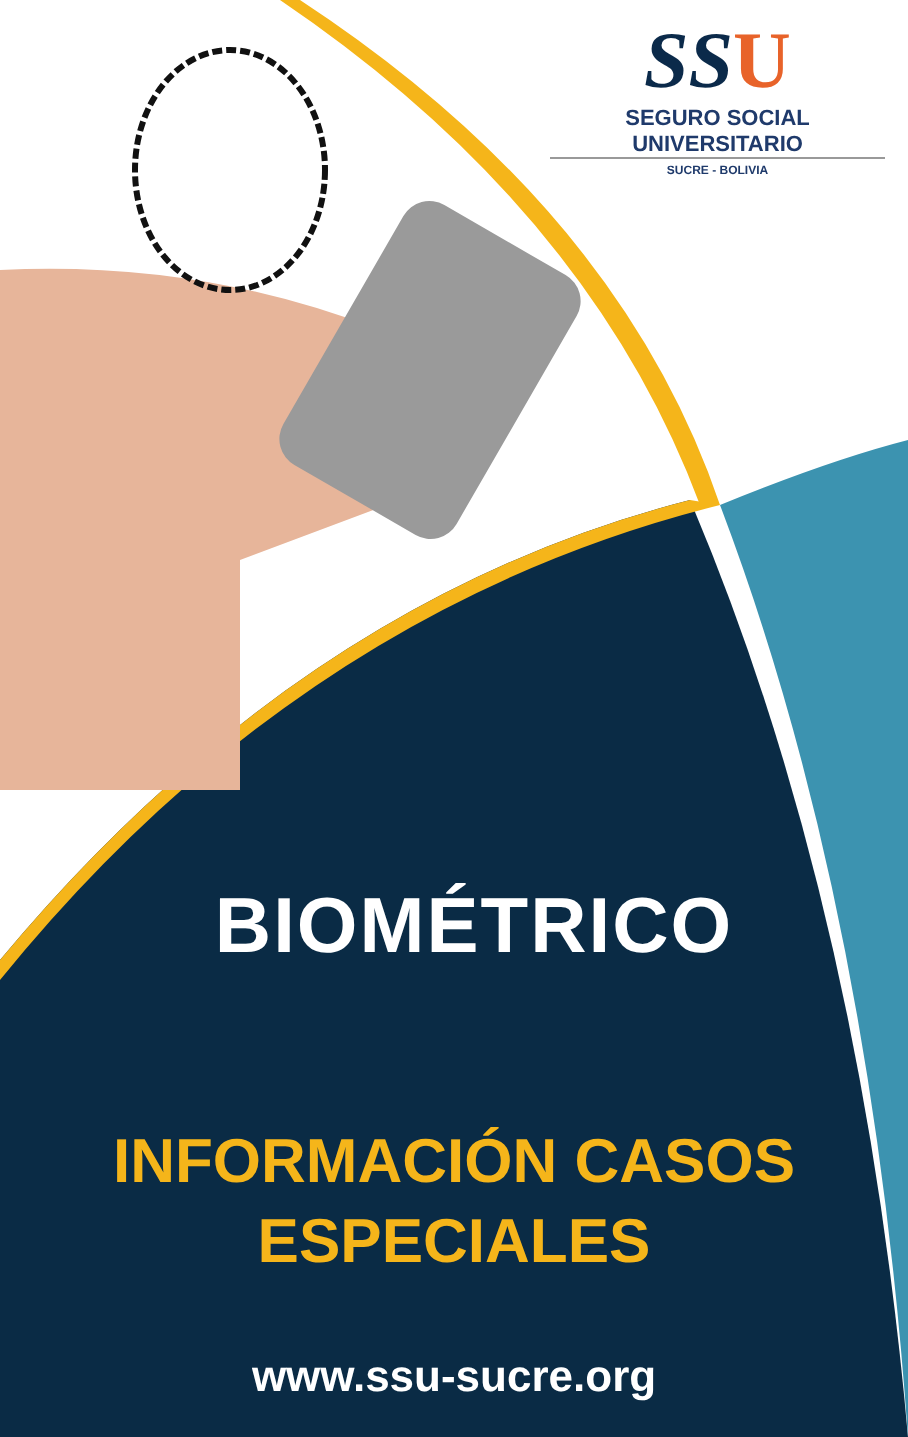SSU
SEGURO SOCIAL UNIVERSITARIO
SUCRE - BOLIVIA
BIOMÉTRICO
INFORMACIÓN CASOS
ESPECIALES
www.ssu-sucre.org